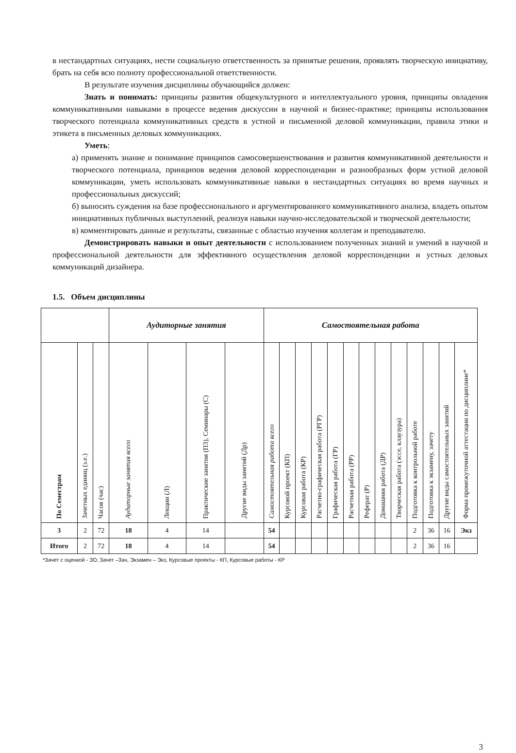в нестандартных ситуациях, нести социальную ответственность за принятые решения, проявлять творческую инициативу, брать на себя всю полноту профессиональной ответственности.
В результате изучения дисциплины обучающийся должен:
Знать и понимать: принципы развития общекультурного и интеллектуального уровня, принципы овладения коммуникативными навыками в процессе ведения дискуссии в научной и бизнес-практике; принципы использования творческого потенциала коммуникативных средств в устной и письменной деловой коммуникации, правила этики и этикета в письменных деловых коммуникациях.
Уметь:
а) применять знание и понимание принципов самосовершенствования и развития коммуникативной деятельности и творческого потенциала, принципов ведения деловой корреспонденции и разнообразных форм устной деловой коммуникации, уметь использовать коммуникативные навыки в нестандартных ситуациях во время научных и профессиональных дискуссий;
б) выносить суждения на базе профессионального и аргументированного коммуникативного анализа, владеть опытом инициативных публичных выступлений, реализуя навыки научно-исследовательской и творческой деятельности;
в) комментировать данные и результаты, связанные с областью изучения коллегам и преподавателю.
Демонстрировать навыки и опыт деятельности с использованием полученных знаний и умений в научной и профессиональной деятельности для эффективного осуществления деловой корреспонденции и устных деловых коммуникаций дизайнера.
1.5. Объем дисциплины
| | | | Аудиторные занятия | | | | Самостоятельная работа | | | | | | | | | | | | |
| По Семестрам | Зачетных единиц (з.е.) | Часов (час) | Аудиторные занятия всего | Лекции (Л) | Практические занятия (ПЗ), Семинары (С) | Другие виды занятий (Др) | Самостоятельная работа всего | Курсовой проект (КП) | Курсовая работа (КР) | Расчетно-графическая работа (РГР) | Графическая работа (ГР) | Расчетная работа (РР) | Реферат (Р) | Домашняя работа (ДР) | Творческая работа (эссе, клаузура) | Подготовка к контрольной работе | Подготовка к экзамену, зачету | Другие виды самостоятельных занятий | Форма промежуточной аттестации по дисциплине* |
| 3 | 2 | 72 | 18 | 4 | 14 | | 54 | | | | | | | | | 2 | 36 | 16 | Экз |
| Итого | 2 | 72 | 18 | 4 | 14 | | 54 | | | | | | | | | 2 | 36 | 16 | |
*Зачет с оценкой - ЗО, Зачет –Зач, Экзамен – Экз, Курсовые проекты - КП, Курсовые работы - КР
3